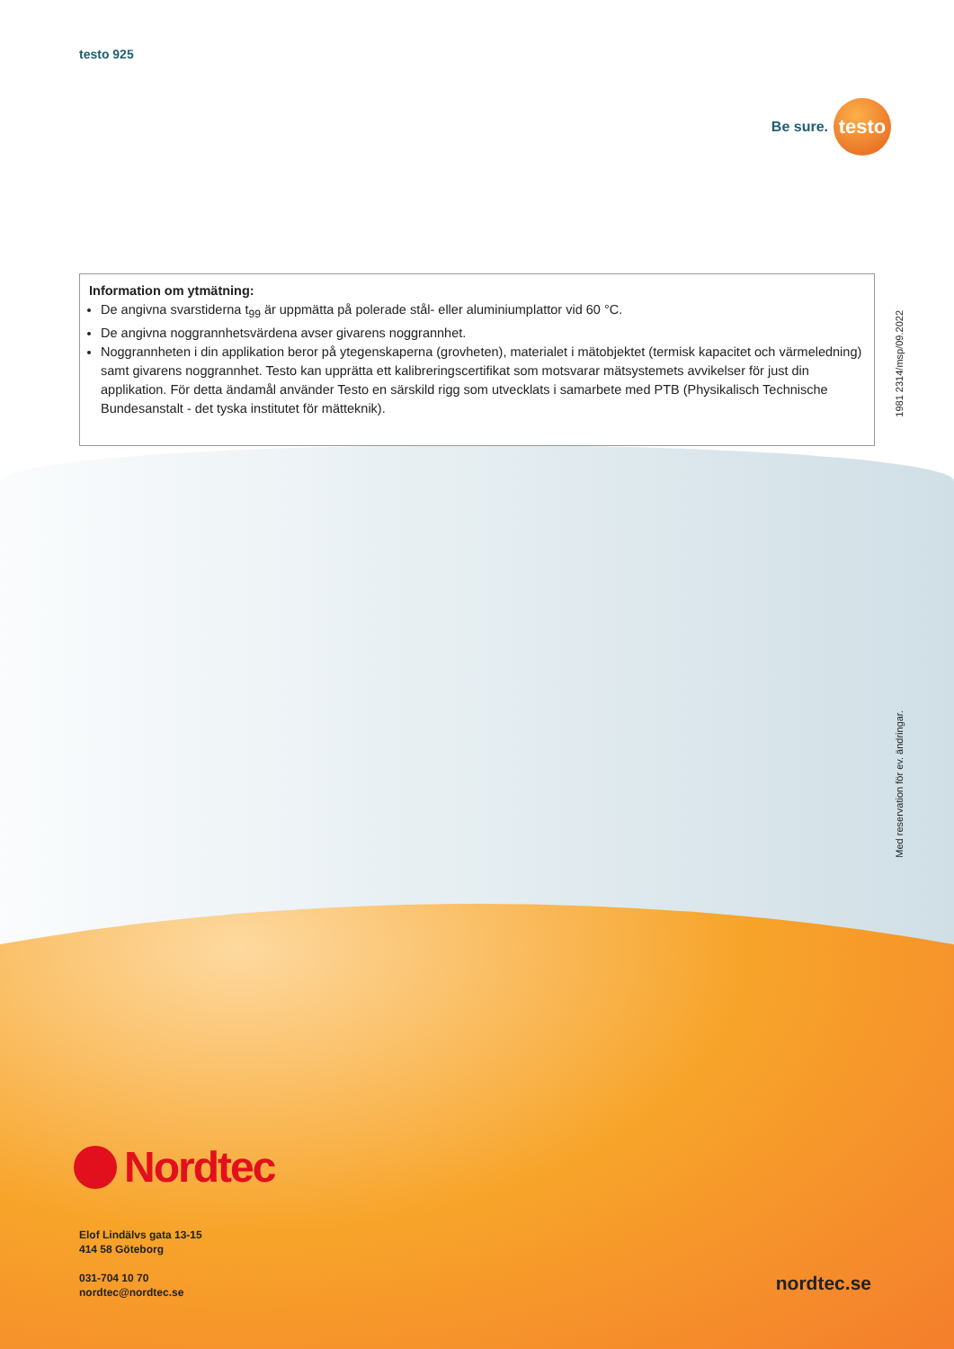testo 925
Be sure.
testo
Information om ytmätning:
De angivna svarstiderna t<sub>99</sub> är uppmätta på polerade stål- eller aluminiumplattor vid 60 °C.
De angivna noggrannhetsvärdena avser givarens noggrannhet.
Noggrannheten i din applikation beror på ytegenskaperna (grovheten), materialet i mätobjektet (termisk kapacitet och värmeledning) samt givarens noggrannhet. Testo kan upprätta ett kalibreringscertifikat som motsvarar mätsystemets avvikelser för just din applikation. För detta ändamål använder Testo en särskild rigg som utvecklats i samarbete med PTB (Physikalisch Technische Bundesanstalt - det tyska institutet för mätteknik).
1981 2314/msp/09.2022
Med reservation för ev. ändringar.
Nordtec
Elof Lindälvs gata 13-15
414 58 Göteborg
031-704 10 70
nordtec@nordtec.se
nordtec.se